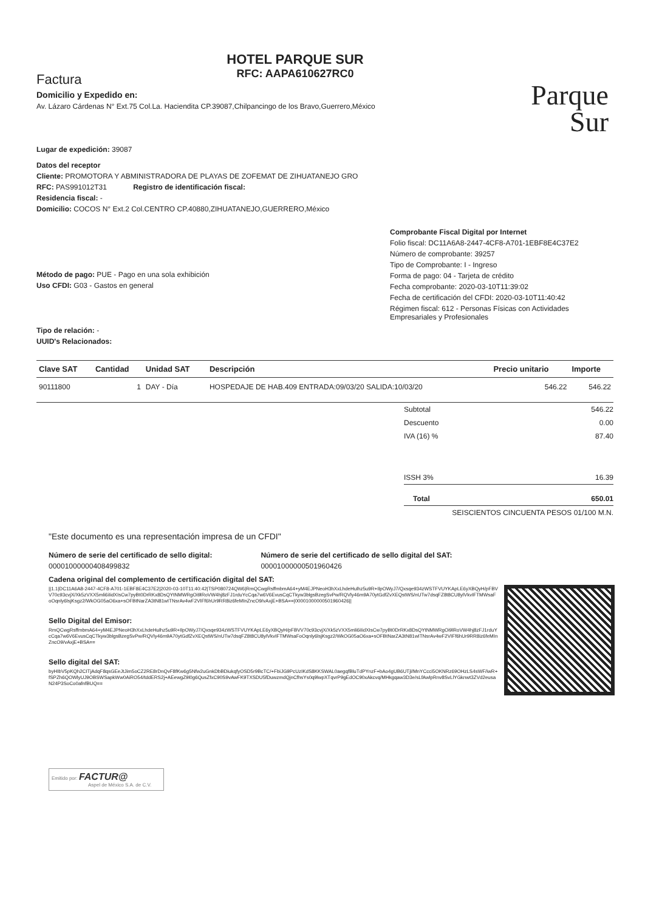Factura
Domicilio y Expedido en:
Av. Lázaro Cárdenas N° Ext.75 Col.La. Haciendita CP.39087,Chilpancingo de los Bravo,Guerrero,México
HOTEL PARQUE SUR
RFC: AAPA610627RC0
Parque
Sur
Lugar de expedición: 39087
Datos del receptor
Cliente: PROMOTORA Y ABMINISTRADORA DE PLAYAS DE ZOFEMAT DE ZIHUATANEJO GRO
RFC: PAS991012T31 Registro de identificación fiscal:
Residencia fiscal: -
Domicilio: COCOS N° Ext.2 Col.CENTRO CP.40880,ZIHUATANEJO,GUERRERO,México
Método de pago: PUE - Pago en una sola exhibición
Uso CFDI: G03 - Gastos en general
Tipo de relación: -
UUID's Relacionados:
Comprobante Fiscal Digital por Internet
Folio fiscal: DC11A6A8-2447-4CF8-A701-1EBF8E4C37E2
Número de comprobante: 39257
Tipo de Comprobante: I - Ingreso
Forma de pago: 04 - Tarjeta de crédito
Fecha comprobante: 2020-03-10T11:39:02
Fecha de certificación del CFDI: 2020-03-10T11:40:42
Régimen fiscal: 612 - Personas Físicas con Actividades Empresariales y Profesionales
| Clave SAT | Cantidad | Unidad SAT | Descripción | Precio unitario | Importe |
| --- | --- | --- | --- | --- | --- |
| 90111800 | 1 | DAY - Día | HOSPEDAJE DE HAB.409 ENTRADA:09/03/20 SALIDA:10/03/20 | 546.22 | 546.22 |
| Subtotal | 546.22 |
| Descuento | 0.00 |
| IVA (16) % | 87.40 |
| ISSH 3% | 16.39 |
| Total | 650.01 |
| SEISCIENTOS CINCUENTA PESOS 01/100 M.N. | |
"Este documento es una representación impresa de un CFDI"
Número de serie del certificado de sello digital:
00001000000408499832
Número de serie del certificado de sello digital del SAT:
00001000000501960426
Cadena original del complemento de certificación digital del SAT:
||1.1|DC11A6A8-2447-4CF8-A701-1EBF8E4C37E2|2020-03-10T11:40:42|TSP080724QW6|RmQCwgRsffmbmA64+yM4EJPNeoH3hXxLhdeHulhz5u9R+IlpOWyJ7/Qxsqe934zWSTFVUYKApLE6yXBQyH/pFBVV70c93cvjX/Xk5zVXX5mli6iIidXIsCw7pyBt0DrRKx8DsQYtNMWRgOi9lRoVW4hj8zFJ1rduYcCqa7w6V6EvusCqCTkyw3blgsBzegSvPw/RQVly46m9A70ytGdfZvXEQstWS/nUTw7dsqFZ8t8CU8ylVkvIFTMWsaFoOqnly6lsjKsgz2/WkOG05aO6xa+sOFBtNarZA3tN81wITNsrAv4wF2VIFf6hUr9RR8iz6feMInZncO9/vAxjE+BSA==|00001000000501960426||
Sello Digital del Emisor:
RmQCwgRsffmbmA64+yM4EJPNeoH3hXxLhdeHulhz5u9R+IlpOWyJ7/Qxsqe934zWSTFVUYKApLE6yXBQyH/pFBVV70c93cvjX/Xk5zVXX5mli6iIidXIsCw7pyBt0DrRKx8DsQYtNMWRgOi9lRoVW4hj8zFJ1rduYcCqa7w6V6EvusCqCTkyw3blgsBzegSvPw/RQVly46m9A70ytGdfZvXEQstWS/nUTw7dsqFZ8t8CU8ylVkvIFTMWsaFoOqnly6lsjKsgz2/WkOG05aO6xa+sOFBtNarZA3tN81wITNsrAv4wF2VIFf6hUr9RR8iz6feMInZncO9/vAxjE+BSA==
Sello digital del SAT:
byHIbV5pKQh2CITjAdqF8qsGEeJtJim5oCZ2RE8rDnQvF8fKw6g5Nfw2uGnkDbBDiukqfyOSD5r9BcTC/+FbiJG9PcUzIKdS8KKSWAL0aegqfBluTdPYnzF+bAo4gUB6UTjl/MnYCcci5OKNRz69OHzLS4sWF/iwR+fSPZh6QOWlyUJ9OBSWSapkWw0AiRO54/tddERS2j+AEewgZ9l0g6QusZfxC90S9vAwFK9TXSDU5fDuwzmdQjnCfhsYs0q9lwpXTqvrP9gEdOC90xAkcvq/MHkgqaw3D3e/sLfAwlpRnv8SvLlYGknwt3ZVd2eusaN24P3SoCo0afnfBUQ==
Emitido por: FACTUR@
Aspel de México S.A. de C.V.